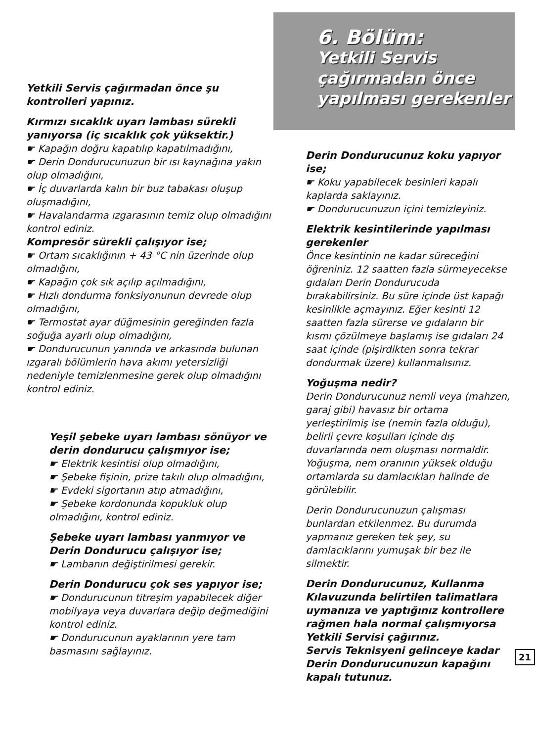Yetkili Servis çağırmadan önce şu kontrolleri yapınız.
Kırmızı sıcaklık uyarı lambası sürekli yanıyorsa (iç sıcaklık çok yüksektir.)
☛ Kapağın doğru kapatılıp kapatılmadığını,
☛ Derin Dondurucunuzun bir ısı kaynağına yakın olup olmadığını,
☛ İç duvarlarda kalın bir buz tabakası oluşup oluşmadığını,
☛ Havalandarma ızgarasının temiz olup olmadığını kontrol ediniz.
Kompresör sürekli çalışıyor ise;
☛ Ortam sıcaklığının + 43 °C nin üzerinde olup olmadığını,
☛ Kapağın çok sık açılıp açılmadığını,
☛ Hızlı dondurma fonksiyonunun devrede olup olmadığını,
☛ Termostat ayar düğmesinin gereğinden fazla soğuğa ayarlı olup olmadığını,
☛ Dondurucunun yanında ve arkasında bulunan ızgaralı bölümlerin hava akımı yetersizliği nedeniyle temizlenmesine gerek olup olmadığını kontrol ediniz.
Yeşil şebeke uyarı lambası sönüyor ve derin dondurucu çalışmıyor ise;
☛ Elektrik kesintisi olup olmadığını,
☛ Şebeke fişinin, prize takılı olup olmadığını,
☛ Evdeki sigortanın atıp atmadığını,
☛ Şebeke kordonunda kopukluk olup olmadığını, kontrol ediniz.
Şebeke uyarı lambası yanmıyor ve Derin Dondurucu çalışıyor ise;
☛ Lambanın değiştirilmesi gerekir.
Derin Dondurucu çok ses yapıyor ise;
☛ Dondurucunun titreşim yapabilecek diğer mobilyaya veya duvarlara değip değmediğini kontrol ediniz.
☛ Dondurucunun ayaklarının yere tam basmasını sağlayınız.
6. Bölüm:
Yetkili Servis çağırmadan önce yapılması gerekenler
Derin Dondurucunuz koku yapıyor ise;
☛ Koku yapabilecek besinleri kapalı kaplarda saklayınız.
☛ Dondurucunuzun içini temizleyiniz.
Elektrik kesintilerinde yapılması gerekenler
Önce kesintinin ne kadar süreceğini öğreniniz. 12 saatten fazla sürmeyecekse gıdaları Derin Dondurucuda bırakabilirsiniz. Bu süre içinde üst kapağı kesinlikle açmayınız. Eğer kesinti 12 saatten fazla sürerse ve gıdaların bir kısmı çözülmeye başlamış ise gıdaları 24 saat içinde (pişirdikten sonra tekrar dondurmak üzere) kullanmalısınız.
Yoğuşma nedir?
Derin Dondurucunuz nemli veya (mahzen, garaj gibi) havasız bir ortama yerleştirilmiş ise (nemin fazla olduğu), belirli çevre koşulları içinde dış duvarlarında nem oluşması normaldir. Yoğuşma, nem oranının yüksek olduğu ortamlarda su damlacıkları halinde de görülebilir.
Derin Dondurucunuzun çalışması bunlardan etkilenmez. Bu durumda yapmanız gereken tek şey, su damlacıklarını yumuşak bir bez ile silmektir.
Derin Dondurucunuz, Kullanma Kılavuzunda belirtilen talimatlara uymanıza ve yaptığınız kontrollere rağmen hala normal çalışmıyorsa Yetkili Servisi çağırınız.
Servis Teknisyeni gelinceye kadar Derin Dondurucunuzun kapağını kapalı tutunuz.
21